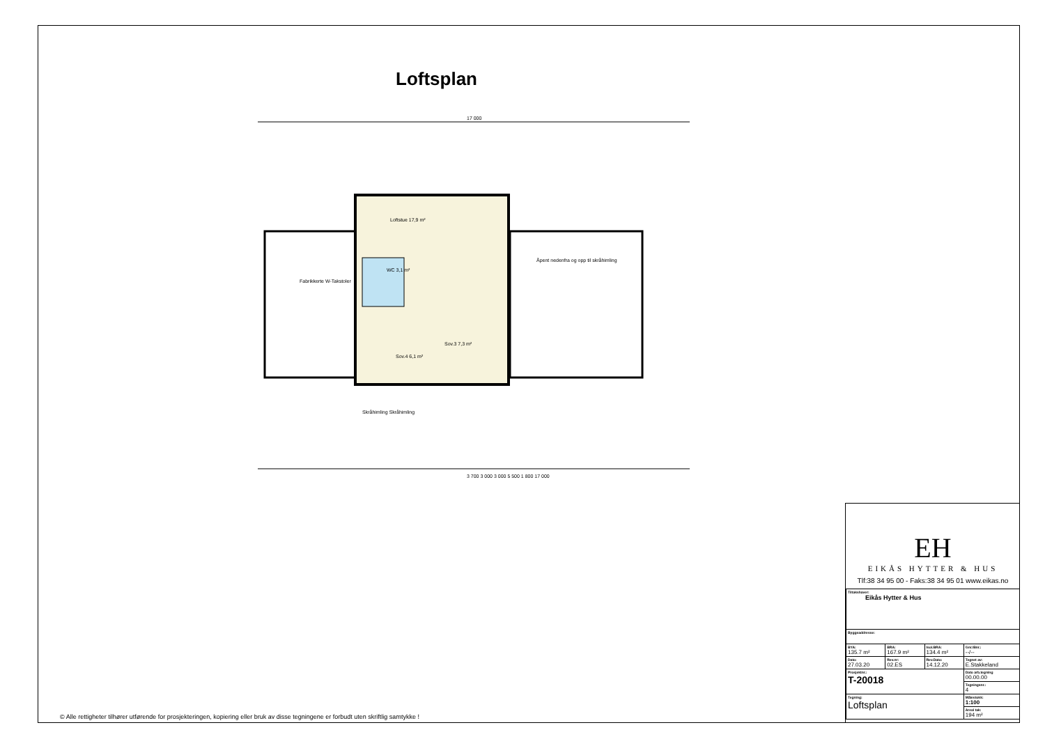Loftsplan
17 000
Loftstue 17,9 m²
WC 3,1 m²
Sov.3 7,3 m²
Sov.4 6,1 m²
Skråhimling Skråhimling
Åpent nedenfra og opp til skråhimling
Fabrikkerte W-Takstoler
3 700 3 000 3 000 5 500 1 800 17 000
EH
EIKÅS HYTTER & HUS
Tlf:38 34 95 00 - Faks:38 34 95 01 www.eikas.no
| Tiltakshaver: Eikås Hytter & Hus | | | |
| Byggeaddresse: | | | |
| BYA: 135.7 m² | BRA: 167.9 m² | Isol.BRA: 134.4 m² | Gnr./Bnr.: --/-- |
| Dato: 27.03.20 | Rev.nr: 02.ES | Rev.Dato: 14.12.20 | Tegnet av: E.Stakkeland |
| Prosjektnr.: T-20018 | | | Dato arb.tegning 00.00.00 |
| | | | Tegningsnr.: 4 |
| Tegning: Loftsplan | | | Målestokk: 1:100 |
| | | | Areal tak: 194 m² |
© Alle rettigheter tilhører utførende for prosjekteringen, kopiering eller bruk av disse tegningene er forbudt uten skriftlig samtykke !